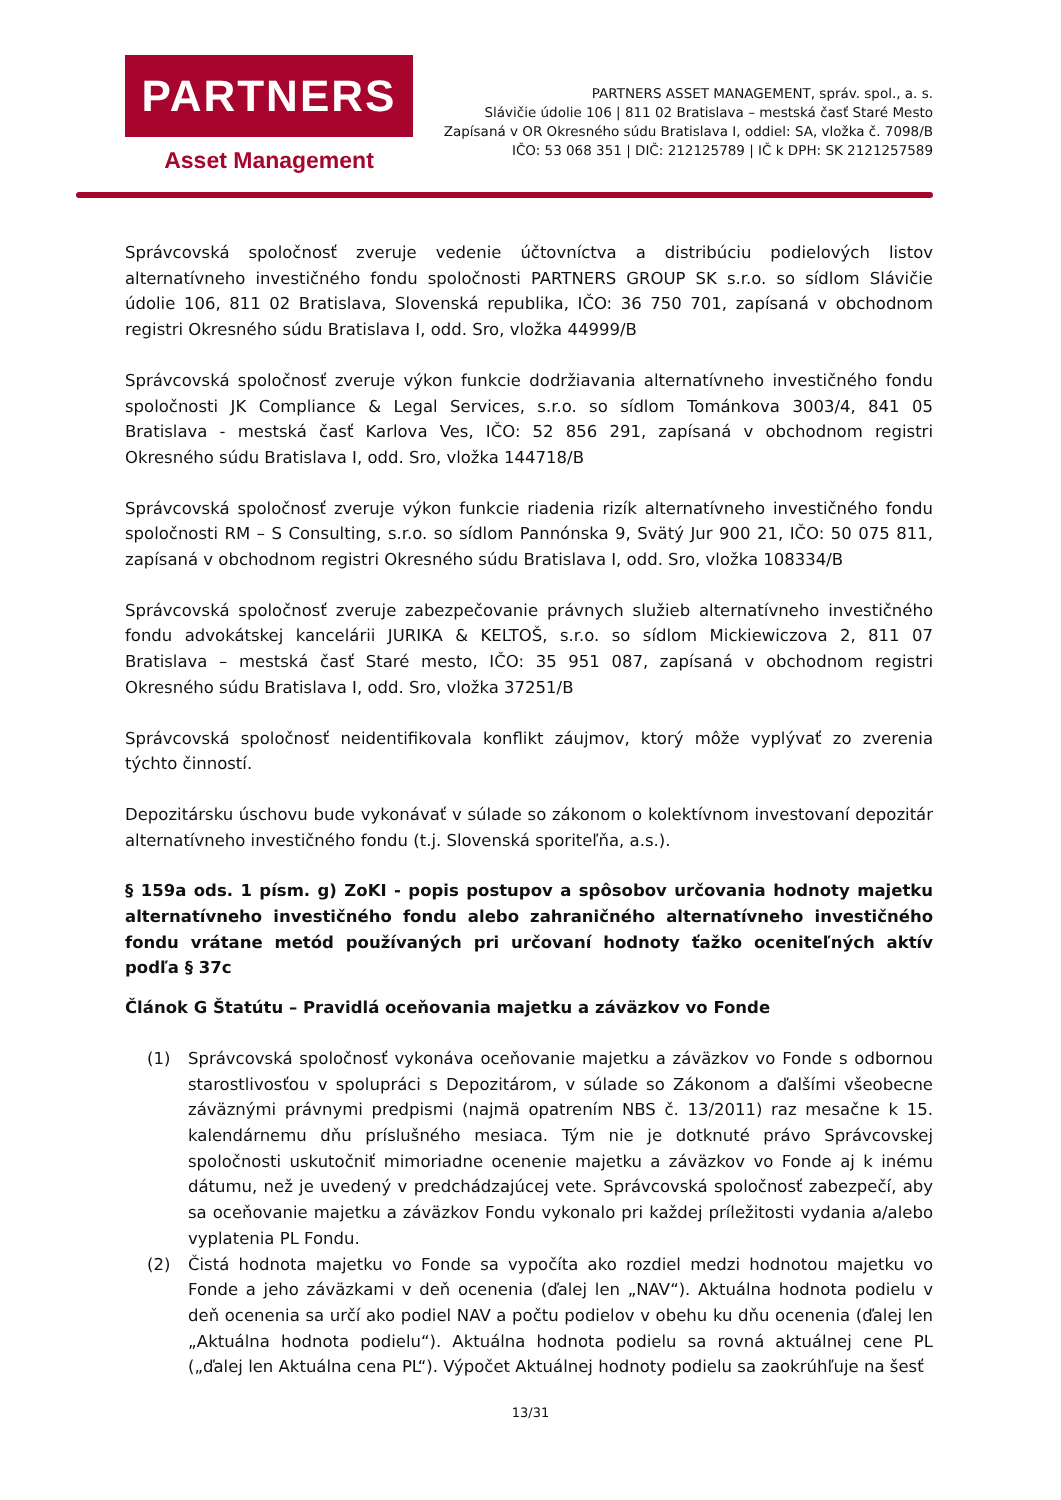PARTNERS
Asset Management
PARTNERS ASSET MANAGEMENT, správ. spol., a. s.
Slávičie údolie 106 | 811 02 Bratislava – mestská časť Staré Mesto
Zapísaná v OR Okresného súdu Bratislava I, oddiel: SA, vložka č. 7098/B
IČO: 53 068 351 | DIČ: 212125789 | IČ k DPH: SK 2121257589
Správcovská spoločnosť zveruje vedenie účtovníctva a distribúciu podielových listov alternatívneho investičného fondu spoločnosti PARTNERS GROUP SK s.r.o. so sídlom Slávičie údolie 106, 811 02 Bratislava, Slovenská republika, IČO: 36 750 701, zapísaná v obchodnom registri Okresného súdu Bratislava I, odd. Sro, vložka 44999/B
Správcovská spoločnosť zveruje výkon funkcie dodržiavania alternatívneho investičného fondu spoločnosti JK Compliance & Legal Services, s.r.o. so sídlom Tománkova 3003/4, 841 05 Bratislava - mestská časť Karlova Ves, IČO: 52 856 291, zapísaná v obchodnom registri Okresného súdu Bratislava I, odd. Sro, vložka 144718/B
Správcovská spoločnosť zveruje výkon funkcie riadenia rizík alternatívneho investičného fondu spoločnosti RM – S Consulting, s.r.o. so sídlom Pannónska 9, Svätý Jur 900 21, IČO: 50 075 811, zapísaná v obchodnom registri Okresného súdu Bratislava I, odd. Sro, vložka 108334/B
Správcovská spoločnosť zveruje zabezpečovanie právnych služieb alternatívneho investičného fondu advokátskej kancelárii JURIKA & KELTOŠ, s.r.o. so sídlom Mickiewiczova 2, 811 07 Bratislava – mestská časť Staré mesto, IČO: 35 951 087, zapísaná v obchodnom registri Okresného súdu Bratislava I, odd. Sro, vložka 37251/B
Správcovská spoločnosť neidentifikovala konflikt záujmov, ktorý môže vyplývať zo zverenia týchto činností.
Depozitársku úschovu bude vykonávať v súlade so zákonom o kolektívnom investovaní depozitár alternatívneho investičného fondu (t.j. Slovenská sporiteľňa, a.s.).
§ 159a ods. 1 písm. g) ZoKI - popis postupov a spôsobov určovania hodnoty majetku alternatívneho investičného fondu alebo zahraničného alternatívneho investičného fondu vrátane metód používaných pri určovaní hodnoty ťažko oceniteľných aktív podľa § 37c
Článok G Štatútu – Pravidlá oceňovania majetku a záväzkov vo Fonde
(1) Správcovská spoločnosť vykonáva oceňovanie majetku a záväzkov vo Fonde s odbornou starostlivosťou v spolupráci s Depozitárom, v súlade so Zákonom a ďalšími všeobecne záväznými právnymi predpismi (najmä opatrením NBS č. 13/2011) raz mesačne k 15. kalendárnemu dňu príslušného mesiaca. Tým nie je dotknuté právo Správcovskej spoločnosti uskutočniť mimoriadne ocenenie majetku a záväzkov vo Fonde aj k inému dátumu, než je uvedený v predchádzajúcej vete. Správcovská spoločnosť zabezpečí, aby sa oceňovanie majetku a záväzkov Fondu vykonalo pri každej príležitosti vydania a/alebo vyplatenia PL Fondu.
(2) Čistá hodnota majetku vo Fonde sa vypočíta ako rozdiel medzi hodnotou majetku vo Fonde a jeho záväzkami v deň ocenenia (ďalej len „NAV“). Aktuálna hodnota podielu v deň ocenenia sa určí ako podiel NAV a počtu podielov v obehu ku dňu ocenenia (ďalej len „Aktuálna hodnota podielu“). Aktuálna hodnota podielu sa rovná aktuálnej cene PL („ďalej len Aktuálna cena PL“). Výpočet Aktuálnej hodnoty podielu sa zaokrúhľuje na šesť
13/31